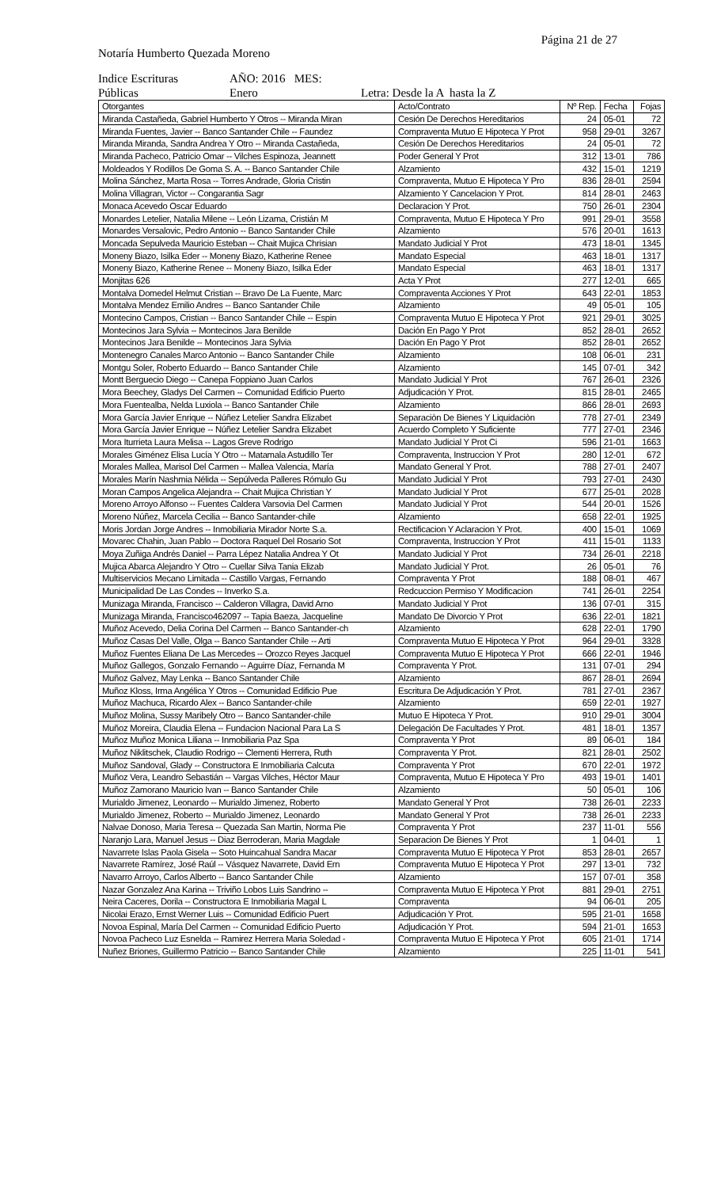Página 21 de 27
Notaría Humberto Quezada Moreno
Indice Escrituras
Públicas
AÑO: 2016 MES:
Enero
Letra: Desde la A hasta la Z
| Otorgantes | Acto/Contrato | Nº Rep. | Fecha | Fojas |
| --- | --- | --- | --- | --- |
| Miranda Castañeda, Gabriel Humberto Y Otros -- Miranda Miran | Cesión De Derechos Hereditarios | 24 | 05-01 | 72 |
| Miranda Fuentes, Javier -- Banco Santander Chile -- Faundez | Compraventa Mutuo E Hipoteca Y Prot | 958 | 29-01 | 3267 |
| Miranda Miranda, Sandra Andrea Y Otro -- Miranda Castañeda, | Cesión De Derechos Hereditarios | 24 | 05-01 | 72 |
| Miranda Pacheco, Patricio Omar -- Vilches Espinoza, Jeannett | Poder General Y Prot | 312 | 13-01 | 786 |
| Moldeados Y Rodillos De Goma S. A. -- Banco Santander Chile | Alzamiento | 432 | 15-01 | 1219 |
| Molina Sánchez, Marta Rosa -- Torres Andrade, Gloria Cristin | Compraventa, Mutuo E Hipoteca Y Pro | 836 | 28-01 | 2594 |
| Molina Villagran, Victor -- Congarantia Sagr | Alzamiento Y Cancelacion Y Prot. | 814 | 28-01 | 2463 |
| Monaca Acevedo Oscar Eduardo | Declaracion Y Prot. | 750 | 26-01 | 2304 |
| Monardes Letelier, Natalia Milene -- León Lizama, Cristián M | Compraventa, Mutuo E Hipoteca Y Pro | 991 | 29-01 | 3558 |
| Monardes Versalovic, Pedro Antonio -- Banco Santander Chile | Alzamiento | 576 | 20-01 | 1613 |
| Moncada Sepulveda Mauricio Esteban -- Chait Mujica Chrisian | Mandato Judicial Y Prot | 473 | 18-01 | 1345 |
| Moneny Biazo, Isilka Eder -- Moneny Biazo, Katherine Renee | Mandato Especial | 463 | 18-01 | 1317 |
| Moneny Biazo, Katherine Renee -- Moneny Biazo, Isilka Eder | Mandato Especial | 463 | 18-01 | 1317 |
| Monjitas 626 | Acta Y Prot | 277 | 12-01 | 665 |
| Montalva Domedel Helmut Cristian -- Bravo De La Fuente, Marc | Compraventa Acciones Y Prot | 643 | 22-01 | 1853 |
| Montalva Mendez Emilio Andres -- Banco Santander Chile | Alzamiento | 49 | 05-01 | 105 |
| Montecino Campos, Cristian -- Banco Santander Chile -- Espin | Compraventa Mutuo E Hipoteca Y Prot | 921 | 29-01 | 3025 |
| Montecinos Jara Sylvia -- Montecinos Jara Benilde | Dación En Pago Y Prot | 852 | 28-01 | 2652 |
| Montecinos Jara Benilde -- Montecinos Jara Sylvia | Dación En Pago Y Prot | 852 | 28-01 | 2652 |
| Montenegro Canales Marco Antonio -- Banco Santander Chile | Alzamiento | 108 | 06-01 | 231 |
| Montgu Soler, Roberto Eduardo -- Banco Santander Chile | Alzamiento | 145 | 07-01 | 342 |
| Montt Berguecio Diego -- Canepa Foppiano Juan Carlos | Mandato Judicial Y Prot | 767 | 26-01 | 2326 |
| Mora Beechey, Gladys Del Carmen -- Comunidad Edificio Puerto | Adjudicación Y Prot. | 815 | 28-01 | 2465 |
| Mora Fuentealba, Nelda Luxiola -- Banco Santander Chile | Alzamiento | 866 | 28-01 | 2693 |
| Mora García Javier Enrique -- Núñez Letelier Sandra Elizabet | Separaciòn De Bienes Y Liquidaciòn | 778 | 27-01 | 2349 |
| Mora García Javier Enrique -- Núñez Letelier Sandra Elizabet | Acuerdo Completo Y Suficiente | 777 | 27-01 | 2346 |
| Mora Iturrieta Laura Melisa -- Lagos Greve Rodrigo | Mandato Judicial Y Prot Ci | 596 | 21-01 | 1663 |
| Morales Giménez Elisa Lucía Y Otro -- Matamala Astudillo Ter | Compraventa, Instruccion Y Prot | 280 | 12-01 | 672 |
| Morales Mallea, Marisol Del Carmen -- Mallea Valencia, María | Mandato General Y Prot. | 788 | 27-01 | 2407 |
| Morales Marín Nashmia Nélida -- Sepúlveda Palleres Rómulo Gu | Mandato Judicial Y Prot | 793 | 27-01 | 2430 |
| Moran Campos Angelica Alejandra -- Chait Mujica Christian Y | Mandato Judicial Y Prot | 677 | 25-01 | 2028 |
| Moreno Arroyo Alfonso -- Fuentes Caldera Varsovia Del Carmen | Mandato Judicial Y Prot | 544 | 20-01 | 1526 |
| Moreno Núñez, Marcela Cecilia -- Banco Santander-chile | Alzamiento | 658 | 22-01 | 1925 |
| Moris Jordan Jorge Andres -- Inmobiliaria Mirador Norte S.a. | Rectificacion Y Aclaracion Y Prot. | 400 | 15-01 | 1069 |
| Movarec Chahin, Juan Pablo -- Doctora Raquel Del Rosario Sot | Compraventa, Instruccion Y Prot | 411 | 15-01 | 1133 |
| Moya Zuñiga Andrés Daniel -- Parra Lépez Natalia Andrea Y Ot | Mandato Judicial Y Prot | 734 | 26-01 | 2218 |
| Mujica Abarca Alejandro Y Otro -- Cuellar Silva Tania Elizab | Mandato Judicial Y Prot. | 26 | 05-01 | 76 |
| Multiservicios Mecano Limitada -- Castillo Vargas, Fernando | Compraventa Y Prot | 188 | 08-01 | 467 |
| Municipalidad De Las Condes -- Inverko S.a. | Redcuccion Permiso Y Modificacion | 741 | 26-01 | 2254 |
| Munizaga Miranda, Francisco -- Calderon Villagra, David Arno | Mandato Judicial Y Prot | 136 | 07-01 | 315 |
| Munizaga Miranda, Francisco462097 -- Tapia Baeza, Jacqueline | Mandato De Divorcio Y Prot | 636 | 22-01 | 1821 |
| Muñoz Acevedo, Delia Corina Del Carmen -- Banco Santander-ch | Alzamiento | 628 | 22-01 | 1790 |
| Muñoz Casas Del Valle, Olga -- Banco Santander Chile -- Arti | Compraventa Mutuo E Hipoteca Y Prot | 964 | 29-01 | 3328 |
| Muñoz Fuentes Eliana De Las Mercedes -- Orozco Reyes Jacquel | Compraventa Mutuo E Hipoteca Y Prot | 666 | 22-01 | 1946 |
| Muñoz Gallegos, Gonzalo Fernando -- Aguirre Díaz, Fernanda M | Compraventa Y Prot. | 131 | 07-01 | 294 |
| Muñoz Galvez, May Lenka -- Banco Santander Chile | Alzamiento | 867 | 28-01 | 2694 |
| Muñoz Kloss, Irma Angélica Y Otros -- Comunidad Edificio Pue | Escritura De Adjudicación Y Prot. | 781 | 27-01 | 2367 |
| Muñoz Machuca, Ricardo Alex -- Banco Santander-chile | Alzamiento | 659 | 22-01 | 1927 |
| Muñoz Molina, Sussy Maribely Otro -- Banco Santander-chile | Mutuo E Hipoteca Y Prot. | 910 | 29-01 | 3004 |
| Muñoz Moreira, Claudia Elena -- Fundacion Nacional Para La S | Delegación De Facultades Y Prot. | 481 | 18-01 | 1357 |
| Muñoz Muñoz Monica Liliana -- Inmobiliaria Paz Spa | Compraventa Y Prot | 89 | 06-01 | 184 |
| Muñoz Niklitschek, Claudio Rodrigo -- Clementi Herrera, Ruth | Compraventa Y Prot. | 821 | 28-01 | 2502 |
| Muñoz Sandoval, Glady -- Constructora E Inmobiliaria Calcuta | Compraventa Y Prot | 670 | 22-01 | 1972 |
| Muñoz Vera, Leandro Sebastián -- Vargas Vilches, Héctor Maur | Compraventa, Mutuo E Hipoteca Y Pro | 493 | 19-01 | 1401 |
| Muñoz Zamorano Mauricio Ivan -- Banco Santander Chile | Alzamiento | 50 | 05-01 | 106 |
| Murialdo Jimenez, Leonardo -- Murialdo Jimenez, Roberto | Mandato General Y Prot | 738 | 26-01 | 2233 |
| Murialdo Jimenez, Roberto -- Murialdo Jimenez, Leonardo | Mandato General Y Prot | 738 | 26-01 | 2233 |
| Nalvae Donoso, Maria Teresa -- Quezada San Martin, Norma Pie | Compraventa Y Prot | 237 | 11-01 | 556 |
| Naranjo Lara, Manuel Jesus -- Diaz Berroderan, Maria Magdale | Separacion De Bienes Y Prot | 1 | 04-01 | 1 |
| Navarrete Islas Paola Gisela -- Soto Huincahual Sandra Macar | Compraventa Mutuo E Hipoteca Y Prot | 853 | 28-01 | 2657 |
| Navarrete Ramírez, José Raúl -- Vásquez Navarrete, David Ern | Compraventa Mutuo E Hipoteca Y Prot | 297 | 13-01 | 732 |
| Navarro Arroyo, Carlos Alberto -- Banco Santander Chile | Alzamiento | 157 | 07-01 | 358 |
| Nazar Gonzalez Ana Karina -- Triviño Lobos Luis Sandrino -- | Compraventa Mutuo E Hipoteca Y Prot | 881 | 29-01 | 2751 |
| Neira Caceres, Dorila -- Constructora E Inmobiliaria Magal L | Compraventa | 94 | 06-01 | 205 |
| Nicolai Erazo, Ernst Werner Luis -- Comunidad Edificio Puert | Adjudicación Y Prot. | 595 | 21-01 | 1658 |
| Novoa Espinal, María Del Carmen -- Comunidad Edificio Puerto | Adjudicación Y Prot. | 594 | 21-01 | 1653 |
| Novoa Pacheco Luz Esnelda -- Ramirez Herrera Maria Soledad - | Compraventa Mutuo E Hipoteca Y Prot | 605 | 21-01 | 1714 |
| Nuñez Briones, Guillermo Patricio -- Banco Santander Chile | Alzamiento | 225 | 11-01 | 541 |